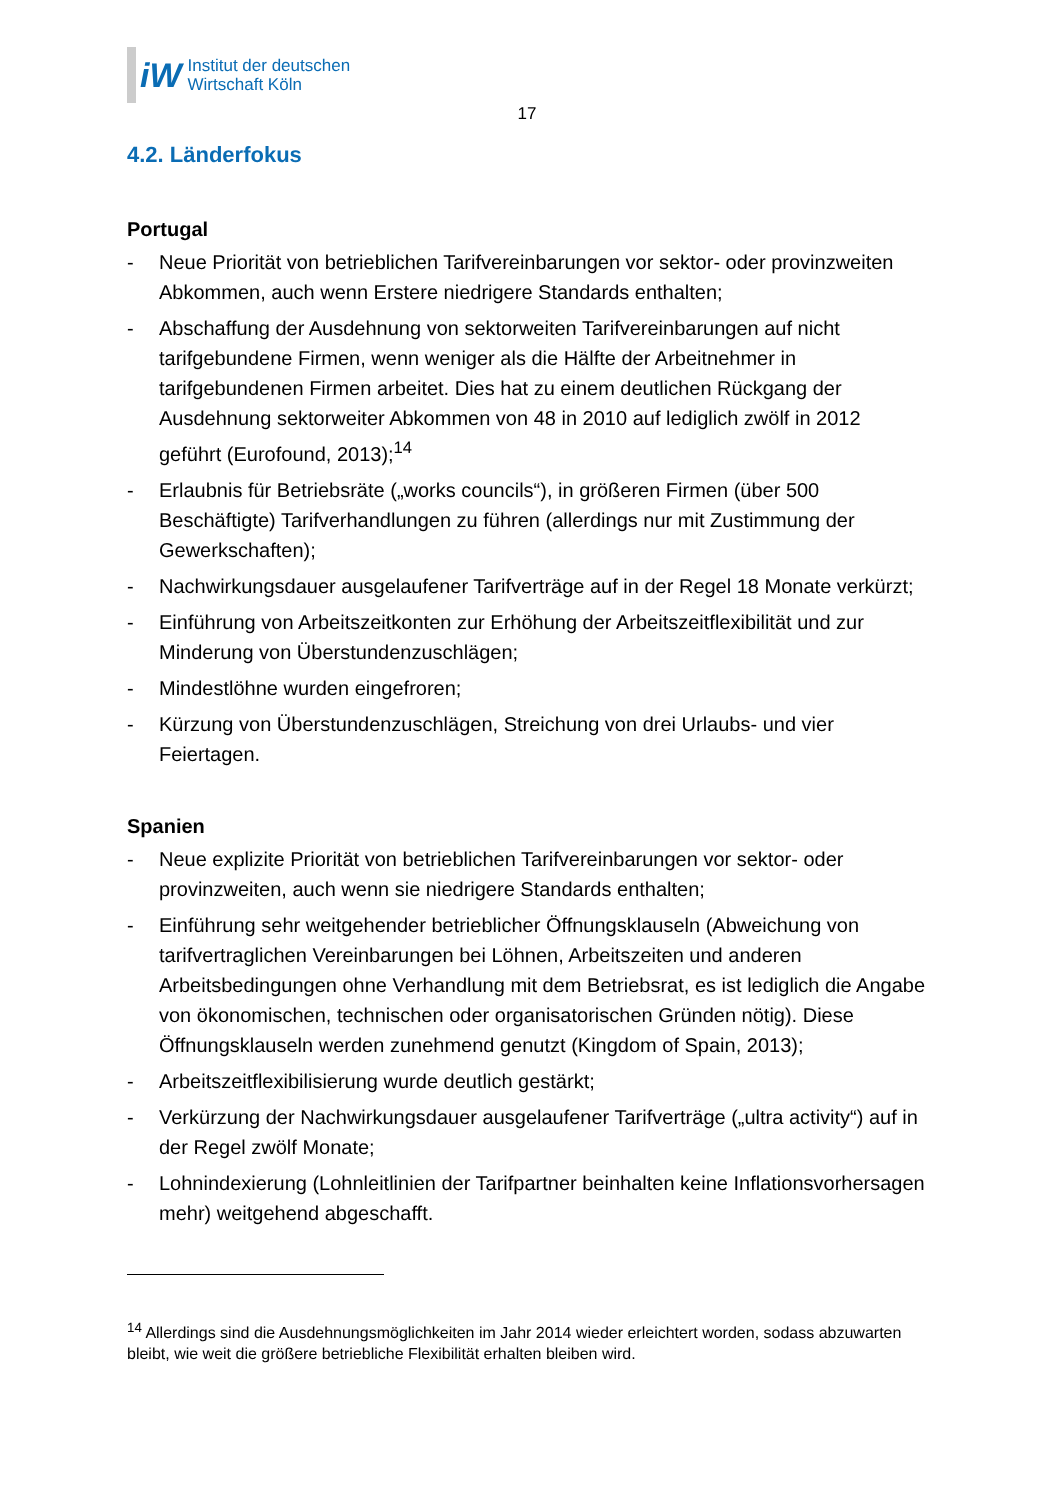iW
Institut der deutschen
Wirtschaft Köln
17
4.2. Länderfokus
Portugal
- Neue Priorität von betrieblichen Tarifvereinbarungen vor sektor- oder provinzweiten Abkommen, auch wenn Erstere niedrigere Standards enthalten;
- Abschaffung der Ausdehnung von sektorweiten Tarifvereinbarungen auf nicht tarifgebundene Firmen, wenn weniger als die Hälfte der Arbeitnehmer in tarifgebundenen Firmen arbeitet. Dies hat zu einem deutlichen Rückgang der Ausdehnung sektorweiter Abkommen von 48 in 2010 auf lediglich zwölf in 2012 geführt (Eurofound, 2013);<sup>14</sup>
- Erlaubnis für Betriebsräte („works councils“), in größeren Firmen (über 500 Beschäftigte) Tarifverhandlungen zu führen (allerdings nur mit Zustimmung der Gewerkschaften);
- Nachwirkungsdauer ausgelaufener Tarifverträge auf in der Regel 18 Monate verkürzt;
- Einführung von Arbeitszeitkonten zur Erhöhung der Arbeitszeitflexibilität und zur Minderung von Überstundenzuschlägen;
- Mindestlöhne wurden eingefroren;
- Kürzung von Überstundenzuschlägen, Streichung von drei Urlaubs- und vier Feiertagen.
Spanien
- Neue explizite Priorität von betrieblichen Tarifvereinbarungen vor sektor- oder provinzweiten, auch wenn sie niedrigere Standards enthalten;
- Einführung sehr weitgehender betrieblicher Öffnungsklauseln (Abweichung von tarifvertraglichen Vereinbarungen bei Löhnen, Arbeitszeiten und anderen Arbeitsbedingungen ohne Verhandlung mit dem Betriebsrat, es ist lediglich die Angabe von ökonomischen, technischen oder organisatorischen Gründen nötig). Diese Öffnungsklauseln werden zunehmend genutzt (Kingdom of Spain, 2013);
- Arbeitszeitflexibilisierung wurde deutlich gestärkt;
- Verkürzung der Nachwirkungsdauer ausgelaufener Tarifverträge („ultra activity“) auf in der Regel zwölf Monate;
- Lohnindexierung (Lohnleitlinien der Tarifpartner beinhalten keine Inflationsvorhersagen mehr) weitgehend abgeschafft.
<sup>14</sup> Allerdings sind die Ausdehnungsmöglichkeiten im Jahr 2014 wieder erleichtert worden, sodass abzuwarten bleibt, wie weit die größere betriebliche Flexibilität erhalten bleiben wird.